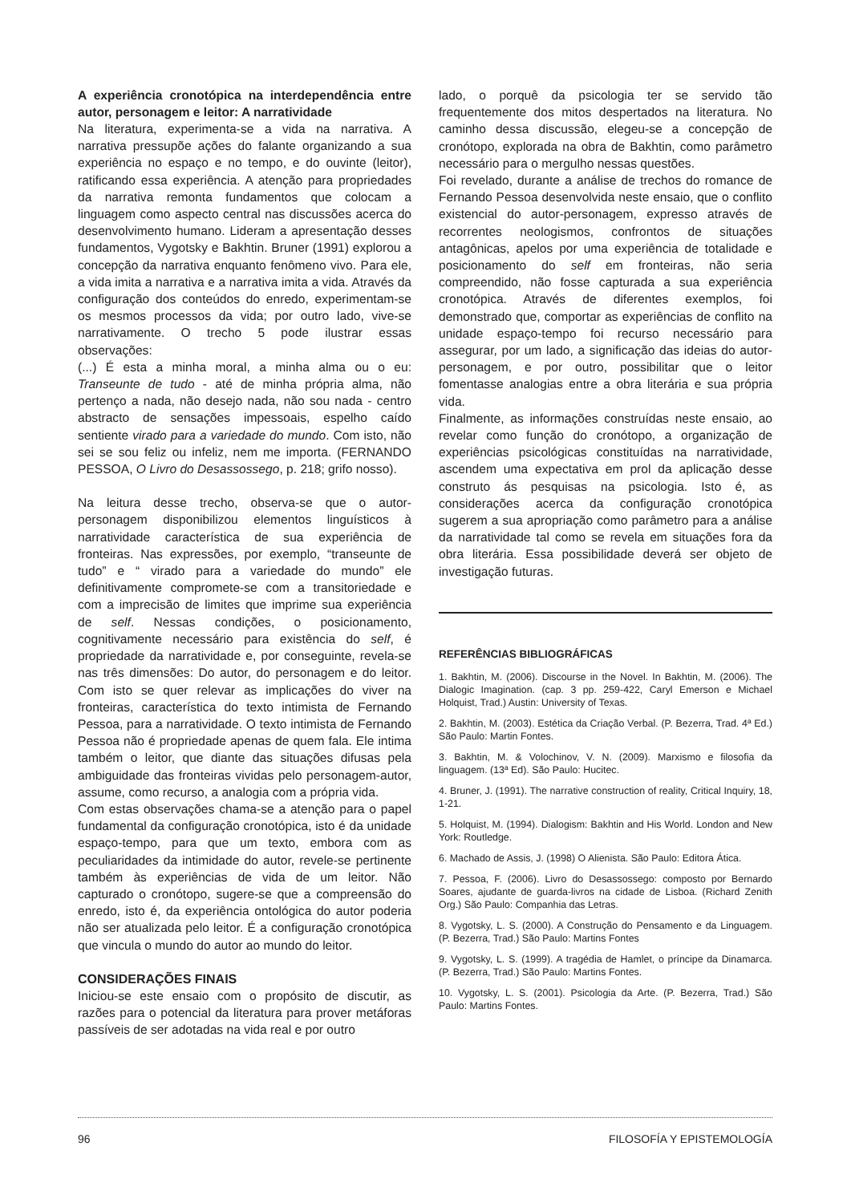A experiência cronotópica na interdependência entre autor, personagem e leitor: A narratividade
Na literatura, experimenta-se a vida na narrativa. A narrativa pressupõe ações do falante organizando a sua experiência no espaço e no tempo, e do ouvinte (leitor), ratificando essa experiência. A atenção para propriedades da narrativa remonta fundamentos que colocam a linguagem como aspecto central nas discussões acerca do desenvolvimento humano. Lideram a apresentação desses fundamentos, Vygotsky e Bakhtin. Bruner (1991) explorou a concepção da narrativa enquanto fenômeno vivo. Para ele, a vida imita a narrativa e a narrativa imita a vida. Através da configuração dos conteúdos do enredo, experimentam-se os mesmos processos da vida; por outro lado, vive-se narrativamente. O trecho 5 pode ilustrar essas observações:
(...) É esta a minha moral, a minha alma ou o eu: Transeunte de tudo - até de minha própria alma, não pertenço a nada, não desejo nada, não sou nada - centro abstracto de sensações impessoais, espelho caído sentiente virado para a variedade do mundo. Com isto, não sei se sou feliz ou infeliz, nem me importa. (FERNANDO PESSOA, O Livro do Desassossego, p. 218; grifo nosso).
Na leitura desse trecho, observa-se que o autor-personagem disponibilizou elementos linguísticos à narratividade característica de sua experiência de fronteiras. Nas expressões, por exemplo, “transeunte de tudo” e “ virado para a variedade do mundo” ele definitivamente compromete-se com a transitoriedade e com a imprecisão de limites que imprime sua experiência de self. Nessas condições, o posicionamento, cognitivamente necessário para existência do self, é propriedade da narratividade e, por conseguinte, revela-se nas três dimensões: Do autor, do personagem e do leitor. Com isto se quer relevar as implicações do viver na fronteiras, característica do texto intimista de Fernando Pessoa, para a narratividade. O texto intimista de Fernando Pessoa não é propriedade apenas de quem fala. Ele intima também o leitor, que diante das situações difusas pela ambiguidade das fronteiras vividas pelo personagem-autor, assume, como recurso, a analogia com a própria vida.
Com estas observações chama-se a atenção para o papel fundamental da configuração cronotópica, isto é da unidade espaço-tempo, para que um texto, embora com as peculiaridades da intimidade do autor, revele-se pertinente também às experiências de vida de um leitor. Não capturado o cronótopo, sugere-se que a compreensão do enredo, isto é, da experiência ontológica do autor poderia não ser atualizada pelo leitor. É a configuração cronotópica que vincula o mundo do autor ao mundo do leitor.
CONSIDERAÇÕES FINAIS
Iniciou-se este ensaio com o propósito de discutir, as razões para o potencial da literatura para prover metáforas passíveis de ser adotadas na vida real e por outro
lado, o porquê da psicologia ter se servido tão frequentemente dos mitos despertados na literatura. No caminho dessa discussão, elegeu-se a concepção de cronótopo, explorada na obra de Bakhtin, como parâmetro necessário para o mergulho nessas questões.
Foi revelado, durante a análise de trechos do romance de Fernando Pessoa desenvolvida neste ensaio, que o conflito existencial do autor-personagem, expresso através de recorrentes neologismos, confrontos de situações antagônicas, apelos por uma experiência de totalidade e posicionamento do self em fronteiras, não seria compreendido, não fosse capturada a sua experiência cronotópica. Através de diferentes exemplos, foi demonstrado que, comportar as experiências de conflito na unidade espaço-tempo foi recurso necessário para assegurar, por um lado, a significação das ideias do autor-personagem, e por outro, possibilitar que o leitor fomentasse analogias entre a obra literária e sua própria vida.
Finalmente, as informações construídas neste ensaio, ao revelar como função do cronótopo, a organização de experiências psicológicas constituídas na narratividade, ascendem uma expectativa em prol da aplicação desse construto ás pesquisas na psicologia. Isto é, as considerações acerca da configuração cronotópica sugerem a sua apropriação como parâmetro para a análise da narratividade tal como se revela em situações fora da obra literária. Essa possibilidade deverá ser objeto de investigação futuras.
REFERÊNCIAS BIBLIOGRÁFICAS
1. Bakhtin, M. (2006). Discourse in the Novel. In Bakhtin, M. (2006). The Dialogic Imagination. (cap. 3 pp. 259-422, Caryl Emerson e Michael Holquist, Trad.) Austin: University of Texas.
2. Bakhtin, M. (2003). Estética da Criação Verbal. (P. Bezerra, Trad. 4ª Ed.) São Paulo: Martin Fontes.
3. Bakhtin, M. & Volochinov, V. N. (2009). Marxismo e filosofia da linguagem. (13ª Ed). São Paulo: Hucitec.
4. Bruner, J. (1991). The narrative construction of reality, Critical Inquiry, 18, 1-21.
5. Holquist, M. (1994). Dialogism: Bakhtin and His World. London and New York: Routledge.
6. Machado de Assis, J. (1998) O Alienista. São Paulo: Editora Ática.
7. Pessoa, F. (2006). Livro do Desassossego: composto por Bernardo Soares, ajudante de guarda-livros na cidade de Lisboa. (Richard Zenith Org.) São Paulo: Companhia das Letras.
8. Vygotsky, L. S. (2000). A Construção do Pensamento e da Linguagem. (P. Bezerra, Trad.) São Paulo: Martins Fontes
9. Vygotsky, L. S. (1999). A tragédia de Hamlet, o príncipe da Dinamarca. (P. Bezerra, Trad.) São Paulo: Martins Fontes.
10. Vygotsky, L. S. (2001). Psicologia da Arte. (P. Bezerra, Trad.) São Paulo: Martins Fontes.
96 FILOSOFÍA Y EPISTEMOLOGÍA